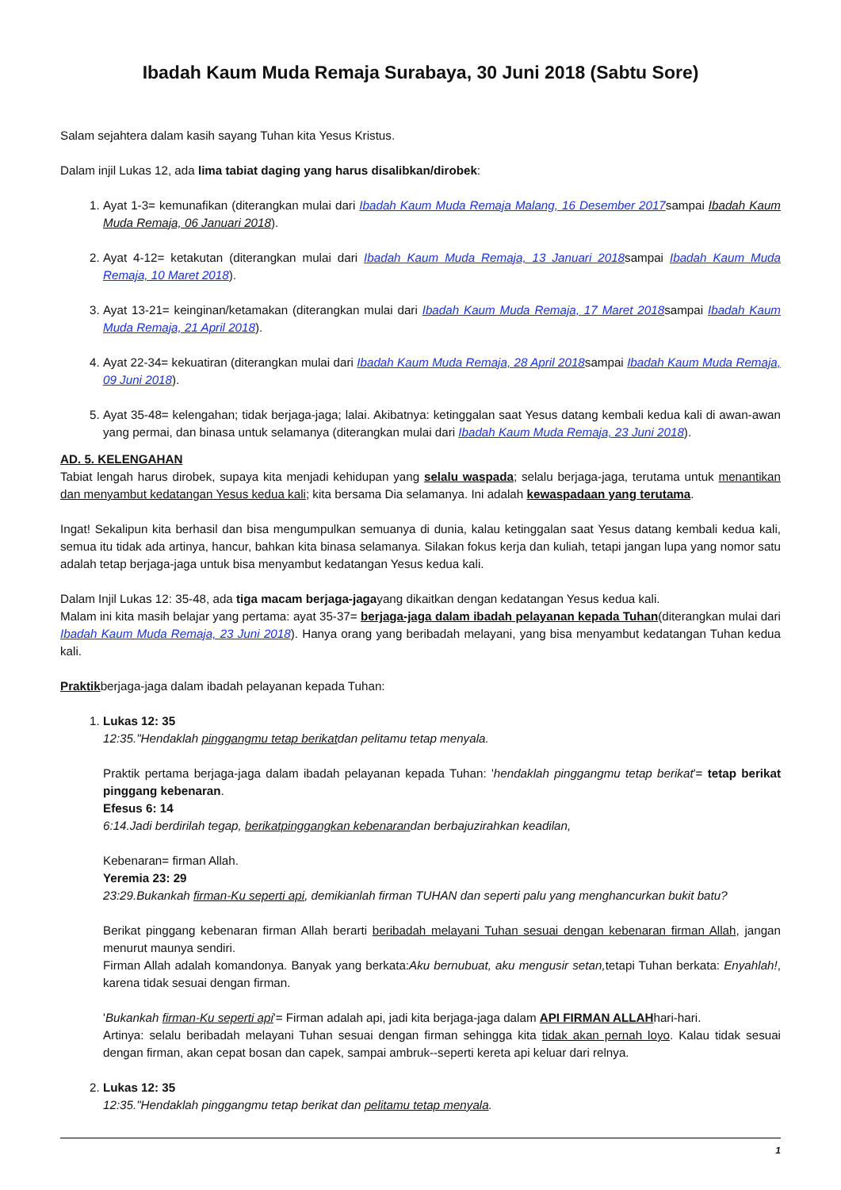Ibadah Kaum Muda Remaja Surabaya, 30 Juni 2018 (Sabtu Sore)
Salam sejahtera dalam kasih sayang Tuhan kita Yesus Kristus.
Dalam injil Lukas 12, ada lima tabiat daging yang harus disalibkan/dirobek:
1. Ayat 1-3= kemunafikan (diterangkan mulai dari Ibadah Kaum Muda Remaja Malang, 16 Desember 2017sampai Ibadah Kaum Muda Remaja, 06 Januari 2018).
2. Ayat 4-12= ketakutan (diterangkan mulai dari Ibadah Kaum Muda Remaja, 13 Januari 2018sampai Ibadah Kaum Muda Remaja, 10 Maret 2018).
3. Ayat 13-21= keinginan/ketamakan (diterangkan mulai dari Ibadah Kaum Muda Remaja, 17 Maret 2018sampai Ibadah Kaum Muda Remaja, 21 April 2018).
4. Ayat 22-34= kekuatiran (diterangkan mulai dari Ibadah Kaum Muda Remaja, 28 April 2018sampai Ibadah Kaum Muda Remaja, 09 Juni 2018).
5. Ayat 35-48= kelengahan; tidak berjaga-jaga; lalai. Akibatnya: ketinggalan saat Yesus datang kembali kedua kali di awan-awan yang permai, dan binasa untuk selamanya (diterangkan mulai dari Ibadah Kaum Muda Remaja, 23 Juni 2018).
AD. 5. KELENGAHAN
Tabiat lengah harus dirobek, supaya kita menjadi kehidupan yang selalu waspada; selalu berjaga-jaga, terutama untuk menantikan dan menyambut kedatangan Yesus kedua kali; kita bersama Dia selamanya. Ini adalah kewaspadaan yang terutama.
Ingat! Sekalipun kita berhasil dan bisa mengumpulkan semuanya di dunia, kalau ketinggalan saat Yesus datang kembali kedua kali, semua itu tidak ada artinya, hancur, bahkan kita binasa selamanya. Silakan fokus kerja dan kuliah, tetapi jangan lupa yang nomor satu adalah tetap berjaga-jaga untuk bisa menyambut kedatangan Yesus kedua kali.
Dalam Injil Lukas 12: 35-48, ada tiga macam berjaga-jagayang dikaitkan dengan kedatangan Yesus kedua kali.
Malam ini kita masih belajar yang pertama: ayat 35-37= berjaga-jaga dalam ibadah pelayanan kepada Tuhan(diterangkan mulai dari Ibadah Kaum Muda Remaja, 23 Juni 2018). Hanya orang yang beribadah melayani, yang bisa menyambut kedatangan Tuhan kedua kali.
Praktikberjaga-jaga dalam ibadah pelayanan kepada Tuhan:
1. Lukas 12: 35
12:35."Hendaklah pinggangmu tetap berikatdan pelitamu tetap menyala.
Praktik pertama berjaga-jaga dalam ibadah pelayanan kepada Tuhan: 'hendaklah pinggangmu tetap berikat'= tetap berikat pinggang kebenaran.
Efesus 6: 14
6:14.Jadi berdirilah tegap, berikatpinggangkan kebenarandan berbajuzirahkan keadilan,
Kebenaran= firman Allah.
Yeremia 23: 29
23:29.Bukankah firman-Ku seperti api, demikianlah firman TUHAN dan seperti palu yang menghancurkan bukit batu?
Berikat pinggang kebenaran firman Allah berarti beribadah melayani Tuhan sesuai dengan kebenaran firman Allah, jangan menurut maunya sendiri.
Firman Allah adalah komandonya. Banyak yang berkata:Aku bernubuat, aku mengusir setan, tetapi Tuhan berkata: Enyahlah!, karena tidak sesuai dengan firman.
'Bukankah firman-Ku seperti api'= Firman adalah api, jadi kita berjaga-jaga dalam API FIRMAN ALLAHhari-hari.
Artinya: selalu beribadah melayani Tuhan sesuai dengan firman sehingga kita tidak akan pernah loyo. Kalau tidak sesuai dengan firman, akan cepat bosan dan capek, sampai ambruk--seperti kereta api keluar dari relnya.
2. Lukas 12: 35
12:35."Hendaklah pinggangmu tetap berikat dan pelitamu tetap menyala.
1